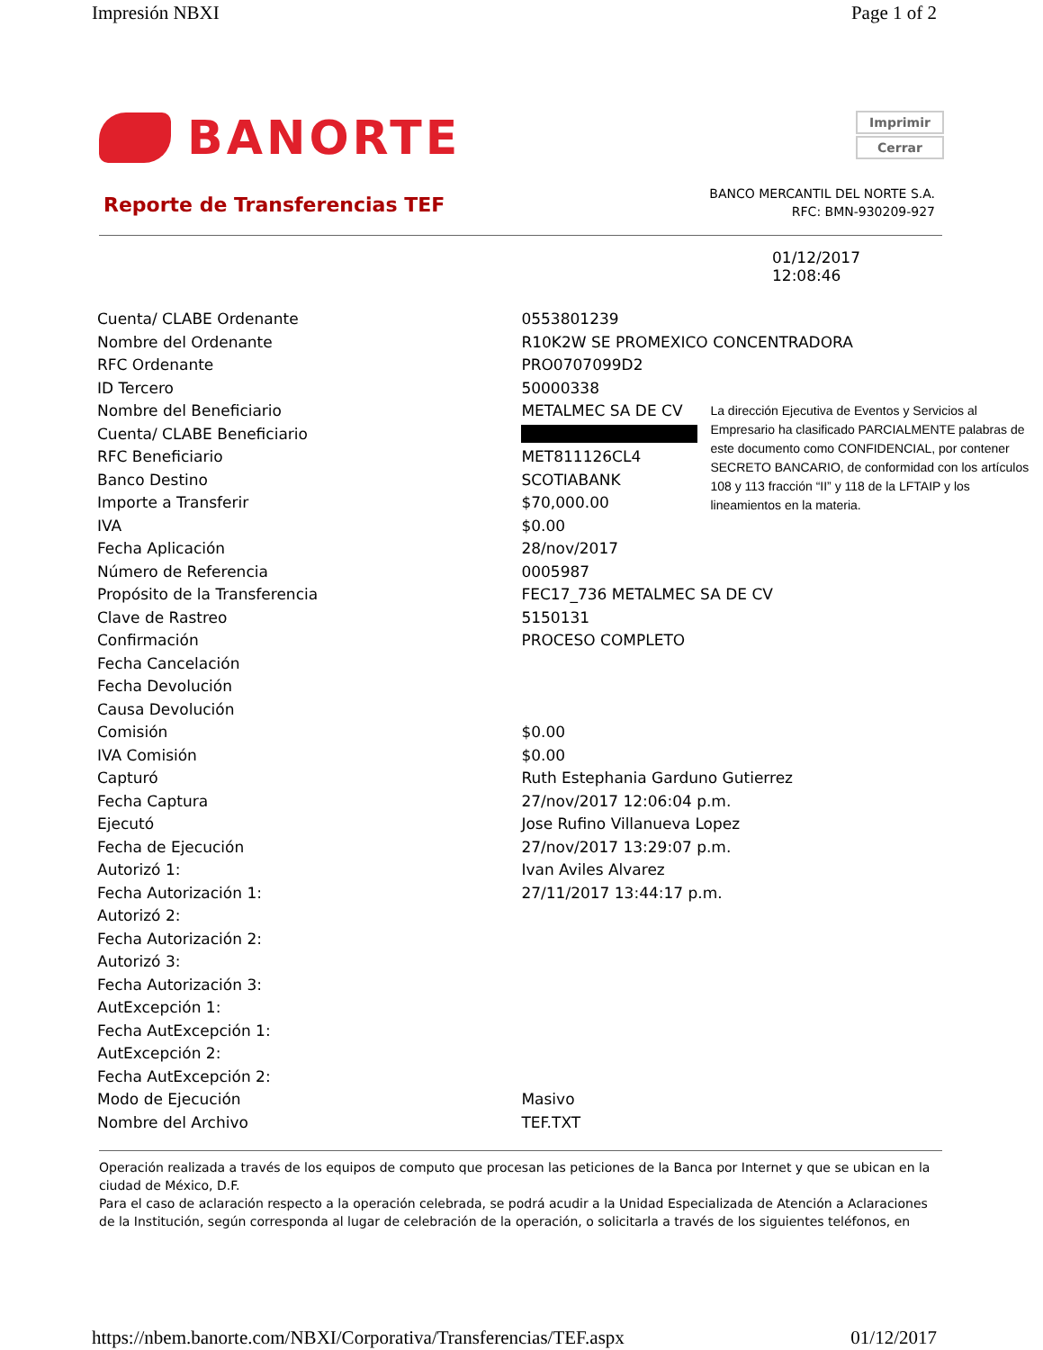Impresión NBXI Page 1 of 2
BANORTE
Imprimir
Cerrar
Reporte de Transferencias TEF
BANCO MERCANTIL DEL NORTE S.A.
RFC: BMN-930209-927
01/12/2017
12:08:46
| Cuenta/ CLABE Ordenante | 0553801239 | |
| Nombre del Ordenante | R10K2W SE PROMEXICO CONCENTRADORA | |
| RFC Ordenante | PRO0707099D2 | |
| ID Tercero | 50000338 | |
| Nombre del Beneficiario | METALMEC SA DE CV | La dirección Ejecutiva de Eventos y Servicios al Empresario ha clasificado PARCIALMENTE palabras de este documento como CONFIDENCIAL, por contener SECRETO BANCARIO, de conformidad con los artículos 108 y 113 fracción “II” y 118 de la LFTAIP y los lineamientos en la materia. |
| Cuenta/ CLABE Beneficiario | | |
| RFC Beneficiario | MET811126CL4 | |
| Banco Destino | SCOTIABANK | |
| Importe a Transferir | $70,000.00 | |
| IVA | $0.00 | |
| Fecha Aplicación | 28/nov/2017 | |
| Número de Referencia | 0005987 | |
| Propósito de la Transferencia | FEC17_736 METALMEC SA DE CV | |
| Clave de Rastreo | 5150131 | |
| Confirmación | PROCESO COMPLETO | |
| Fecha Cancelación | | |
| Fecha Devolución | | |
| Causa Devolución | | |
| Comisión | $0.00 | |
| IVA Comisión | $0.00 | |
| Capturó | Ruth Estephania Garduno Gutierrez | |
| Fecha Captura | 27/nov/2017 12:06:04 p.m. | |
| Ejecutó | Jose Rufino Villanueva Lopez | |
| Fecha de Ejecución | 27/nov/2017 13:29:07 p.m. | |
| Autorizó 1: | Ivan Aviles Alvarez | |
| Fecha Autorización 1: | 27/11/2017 13:44:17 p.m. | |
| Autorizó 2: | | |
| Fecha Autorización 2: | | |
| Autorizó 3: | | |
| Fecha Autorización 3: | | |
| AutExcepción 1: | | |
| Fecha AutExcepción 1: | | |
| AutExcepción 2: | | |
| Fecha AutExcepción 2: | | |
| Modo de Ejecución | Masivo | |
| Nombre del Archivo | TEF.TXT | |
Operación realizada a través de los equipos de computo que procesan las peticiones de la Banca por Internet y que se ubican en la ciudad de México, D.F.
Para el caso de aclaración respecto a la operación celebrada, se podrá acudir a la Unidad Especializada de Atención a Aclaraciones de la Institución, según corresponda al lugar de celebración de la operación, o solicitarla a través de los siguientes teléfonos, en
https://nbem.banorte.com/NBXI/Corporativa/Transferencias/TEF.aspx 01/12/2017